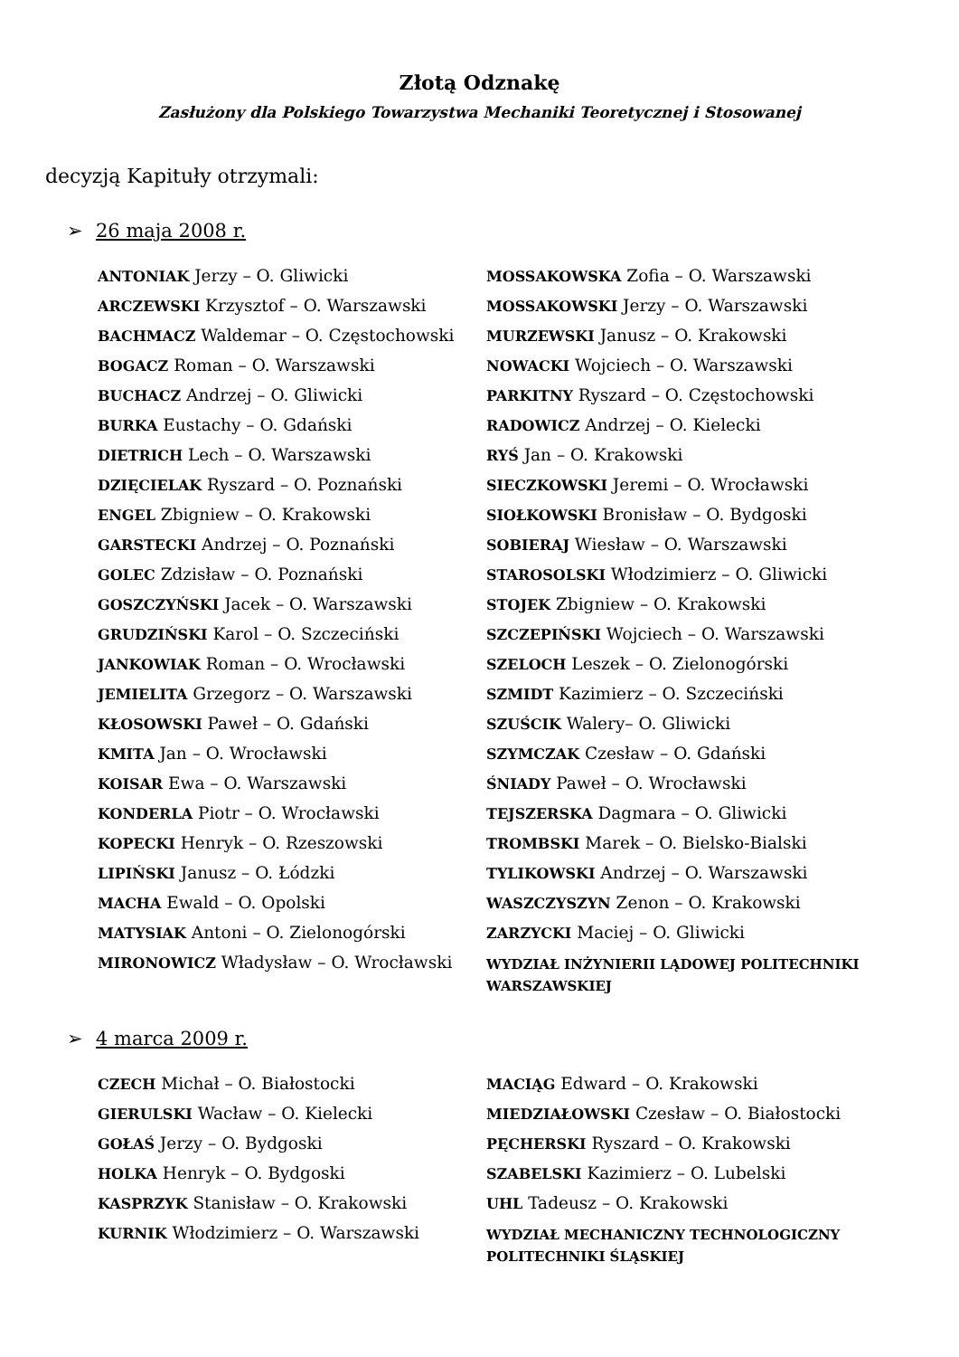Złotą Odznakę
Zasłużony dla Polskiego Towarzystwa Mechaniki Teoretycznej i Stosowanej
decyzją Kapituły otrzymali:
➢ 26 maja 2008 r.
ANTONIAK Jerzy – O. Gliwicki
ARCZEWSKI Krzysztof – O. Warszawski
BACHMACZ Waldemar – O. Częstochowski
BOGACZ Roman – O. Warszawski
BUCHACZ Andrzej – O. Gliwicki
BURKA Eustachy – O. Gdański
DIETRICH Lech – O. Warszawski
DZIĘCIELAK Ryszard – O. Poznański
ENGEL Zbigniew – O. Krakowski
GARSTECKI Andrzej – O. Poznański
GOLEC Zdzisław – O. Poznański
GOSZCZYŃSKI Jacek – O. Warszawski
GRUDZIŃSKI Karol – O. Szczeciński
JANKOWIAK Roman – O. Wrocławski
JEMIELITA Grzegorz – O. Warszawski
KŁOSOWSKI Paweł – O. Gdański
KMITA Jan – O. Wrocławski
KOISAR Ewa – O. Warszawski
KONDERLA Piotr – O. Wrocławski
KOPECKI Henryk – O. Rzeszowski
LIPIŃSKI Janusz – O. Łódzki
MACHA Ewald – O. Opolski
MATYSIAK Antoni – O. Zielonogórski
MIRONOWICZ Władysław – O. Wrocławski
MOSSAKOWSKA Zofia – O. Warszawski
MOSSAKOWSKI Jerzy – O. Warszawski
MURZEWSKI Janusz – O. Krakowski
NOWACKI Wojciech – O. Warszawski
PARKITNY Ryszard – O. Częstochowski
RADOWICZ Andrzej – O. Kielecki
RYŚ Jan – O. Krakowski
SIECZKOWSKI Jeremi – O. Wrocławski
SIOŁKOWSKI Bronisław – O. Bydgoski
SOBIERAJ Wiesław – O. Warszawski
STAROSOLSKI Włodzimierz – O. Gliwicki
STOJEK Zbigniew – O. Krakowski
SZCZEPIŃSKI Wojciech – O. Warszawski
SZELOCH Leszek – O. Zielonogórski
SZMIDT Kazimierz – O. Szczeciński
SZUŚCIK Walery– O. Gliwicki
SZYMCZAK Czesław – O. Gdański
ŚNIADY Paweł – O. Wrocławski
TEJSZERSKA Dagmara – O. Gliwicki
TROMBSKI Marek – O. Bielsko-Bialski
TYLIKOWSKI Andrzej – O. Warszawski
WASZCZYSZYN Zenon – O. Krakowski
ZARZYCKI Maciej – O. Gliwicki
WYDZIAŁ INŻYNIERII LĄDOWEJ POLITECHNIKI WARSZAWSKIEJ
➢ 4 marca 2009 r.
CZECH Michał – O. Białostocki
GIERULSKI Wacław – O. Kielecki
GOŁAŚ Jerzy – O. Bydgoski
HOLKA Henryk – O. Bydgoski
KASPRZYK Stanisław – O. Krakowski
KURNIK Włodzimierz – O. Warszawski
MACIĄG Edward – O. Krakowski
MIEDZIAŁOWSKI Czesław – O. Białostocki
PĘCHERSKI Ryszard – O. Krakowski
SZABELSKI Kazimierz – O. Lubelski
UHL Tadeusz – O. Krakowski
WYDZIAŁ MECHANICZNY TECHNOLOGICZNY POLITECHNIKI ŚLĄSKIEJ